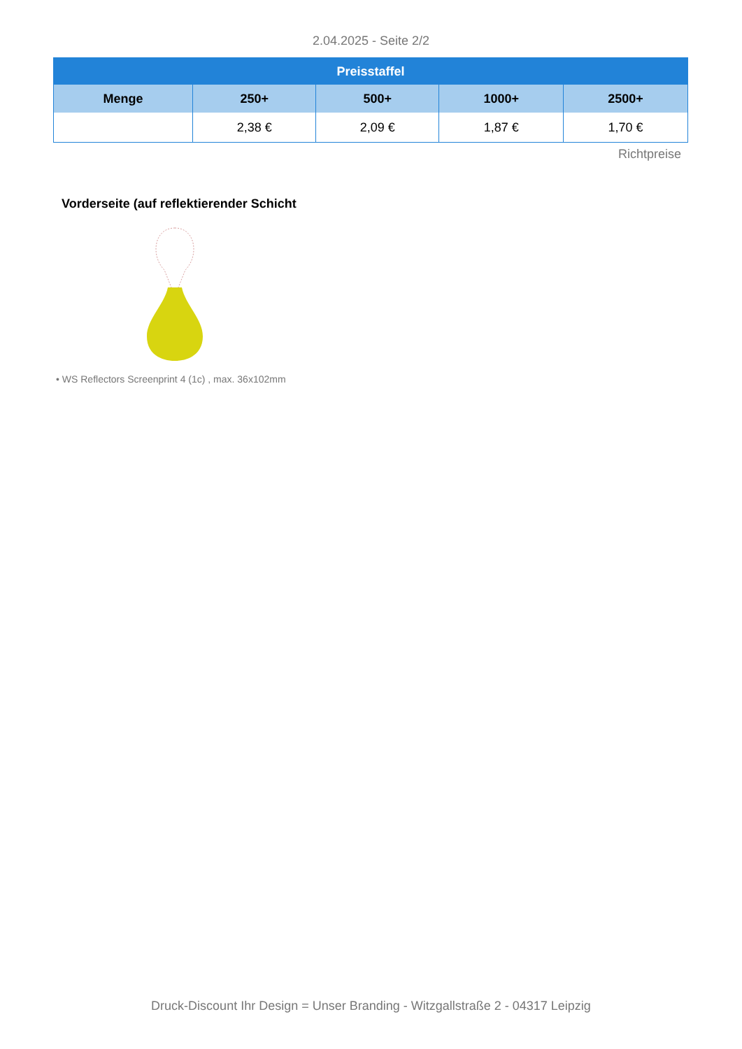2.04.2025 - Seite 2/2
| Preisstaffel | | | | |
| --- | --- | --- | --- | --- |
| Menge | 250+ | 500+ | 1000+ | 2500+ |
| | 2,38 € | 2,09 € | 1,87 € | 1,70 € |
Richtpreise
Vorderseite (auf reflektierender Schicht
• WS Reflectors Screenprint 4 (1c) , max. 36x102mm
Druck-Discount Ihr Design = Unser Branding - Witzgallstraße 2 - 04317 Leipzig